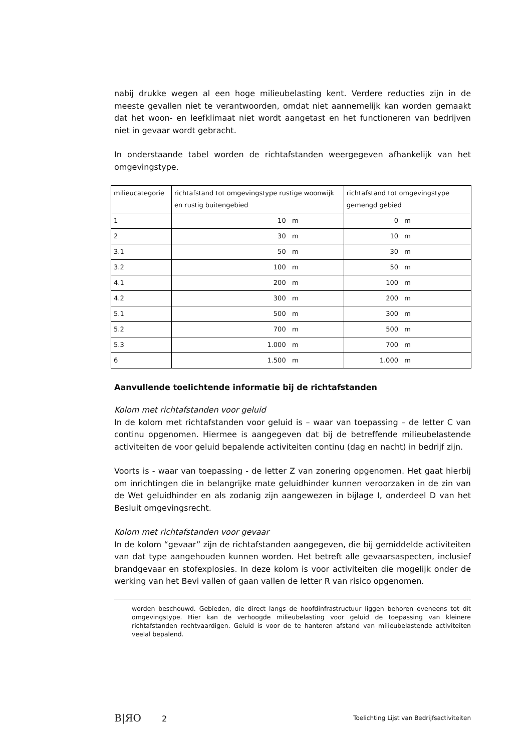nabij drukke wegen al een hoge milieubelasting kent. Verdere reducties zijn in de meeste gevallen niet te verantwoorden, omdat niet aannemelijk kan worden gemaakt dat het woon- en leefklimaat niet wordt aangetast en het functioneren van bedrijven niet in gevaar wordt gebracht.
In onderstaande tabel worden de richtafstanden weergegeven afhankelijk van het omgevingstype.
| milieucategorie | richtafstand tot omgevingstype rustige woonwijk en rustig buitengebied | richtafstand tot omgevingstype gemengd gebied |
| 1 | 10 m | 0 m |
| 2 | 30 m | 10 m |
| 3.1 | 50 m | 30 m |
| 3.2 | 100 m | 50 m |
| 4.1 | 200 m | 100 m |
| 4.2 | 300 m | 200 m |
| 5.1 | 500 m | 300 m |
| 5.2 | 700 m | 500 m |
| 5.3 | 1.000 m | 700 m |
| 6 | 1.500 m | 1.000 m |
Aanvullende toelichtende informatie bij de richtafstanden
Kolom met richtafstanden voor geluid
In de kolom met richtafstanden voor geluid is – waar van toepassing – de letter C van continu opgenomen. Hiermee is aangegeven dat bij de betreffende milieubelastende activiteiten de voor geluid bepalende activiteiten continu (dag en nacht) in bedrijf zijn.
Voorts is - waar van toepassing - de letter Z van zonering opgenomen. Het gaat hierbij om inrichtingen die in belangrijke mate geluidhinder kunnen veroorzaken in de zin van de Wet geluidhinder en als zodanig zijn aangewezen in bijlage I, onderdeel D van het Besluit omgevingsrecht.
Kolom met richtafstanden voor gevaar
In de kolom “gevaar” zijn de richtafstanden aangegeven, die bij gemiddelde activiteiten van dat type aangehouden kunnen worden. Het betreft alle gevaarsaspecten, inclusief brandgevaar en stofexplosies. In deze kolom is voor activiteiten die mogelijk onder de werking van het Bevi vallen of gaan vallen de letter R van risico opgenomen.
worden beschouwd. Gebieden, die direct langs de hoofdinfrastructuur liggen behoren eveneens tot dit omgevingstype. Hier kan de verhoogde milieubelasting voor geluid de toepassing van kleinere richtafstanden rechtvaardigen. Geluid is voor de te hanteren afstand van milieubelastende activiteiten veelal bepalend.
B|ЯO 2
Toelichting Lijst van Bedrijfsactiviteiten